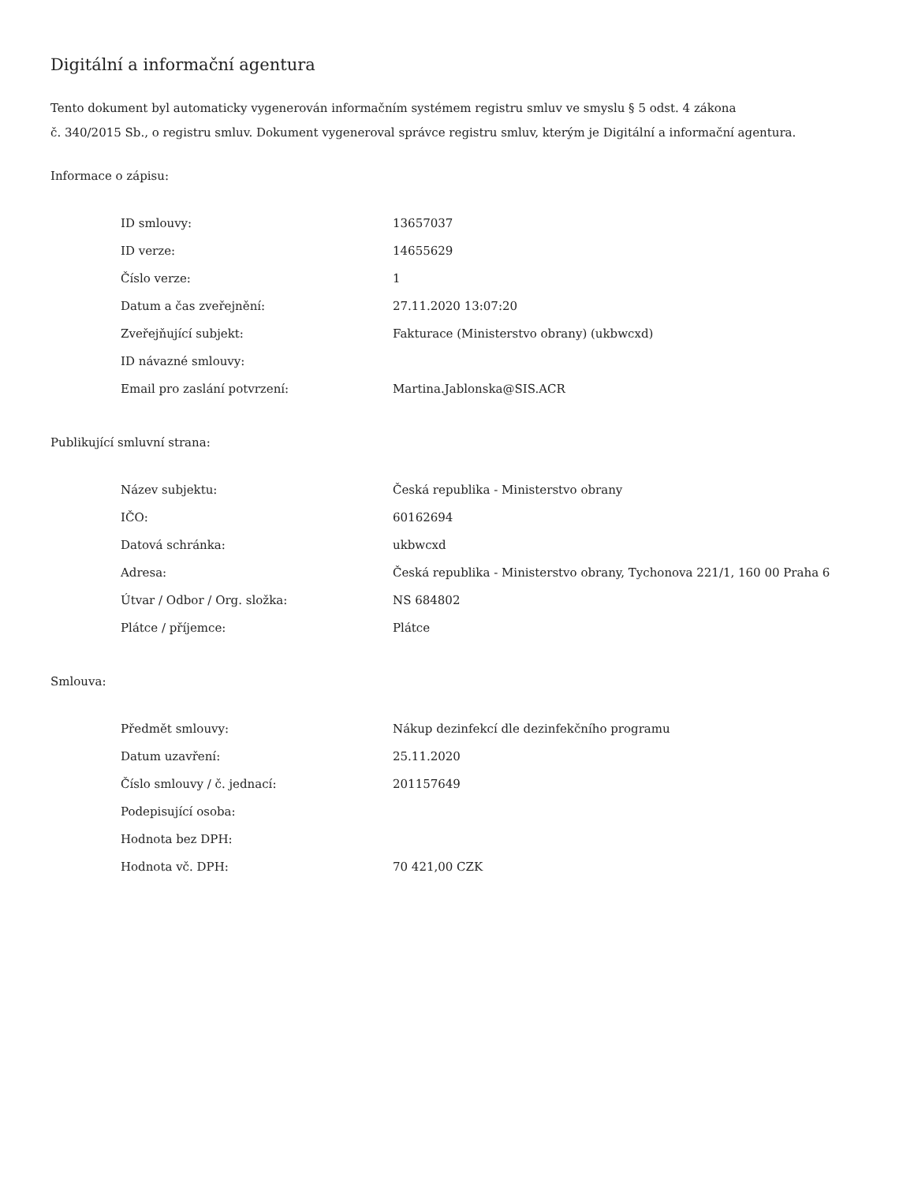Digitální a informační agentura
Tento dokument byl automaticky vygenerován informačním systémem registru smluv ve smyslu § 5 odst. 4 zákona
č. 340/2015 Sb., o registru smluv. Dokument vygeneroval správce registru smluv, kterým je Digitální a informační agentura.
Informace o zápisu:
| ID smlouvy: | 13657037 |
| ID verze: | 14655629 |
| Číslo verze: | 1 |
| Datum a čas zveřejnění: | 27.11.2020 13:07:20 |
| Zveřejňující subjekt: | Fakturace (Ministerstvo obrany) (ukbwcxd) |
| ID návazné smlouvy: | |
| Email pro zaslání potvrzení: | Martina.Jablonska@SIS.ACR |
Publikující smluvní strana:
| Název subjektu: | Česká republika - Ministerstvo obrany |
| IČO: | 60162694 |
| Datová schránka: | ukbwcxd |
| Adresa: | Česká republika - Ministerstvo obrany, Tychonova 221/1, 160 00 Praha 6 |
| Útvar / Odbor / Org. složka: | NS 684802 |
| Plátce / příjemce: | Plátce |
Smlouva:
| Předmět smlouvy: | Nákup dezinfekcí dle dezinfekčního programu |
| Datum uzavření: | 25.11.2020 |
| Číslo smlouvy / č. jednací: | 201157649 |
| Podepisující osoba: | |
| Hodnota bez DPH: | |
| Hodnota vč. DPH: | 70 421,00 CZK |